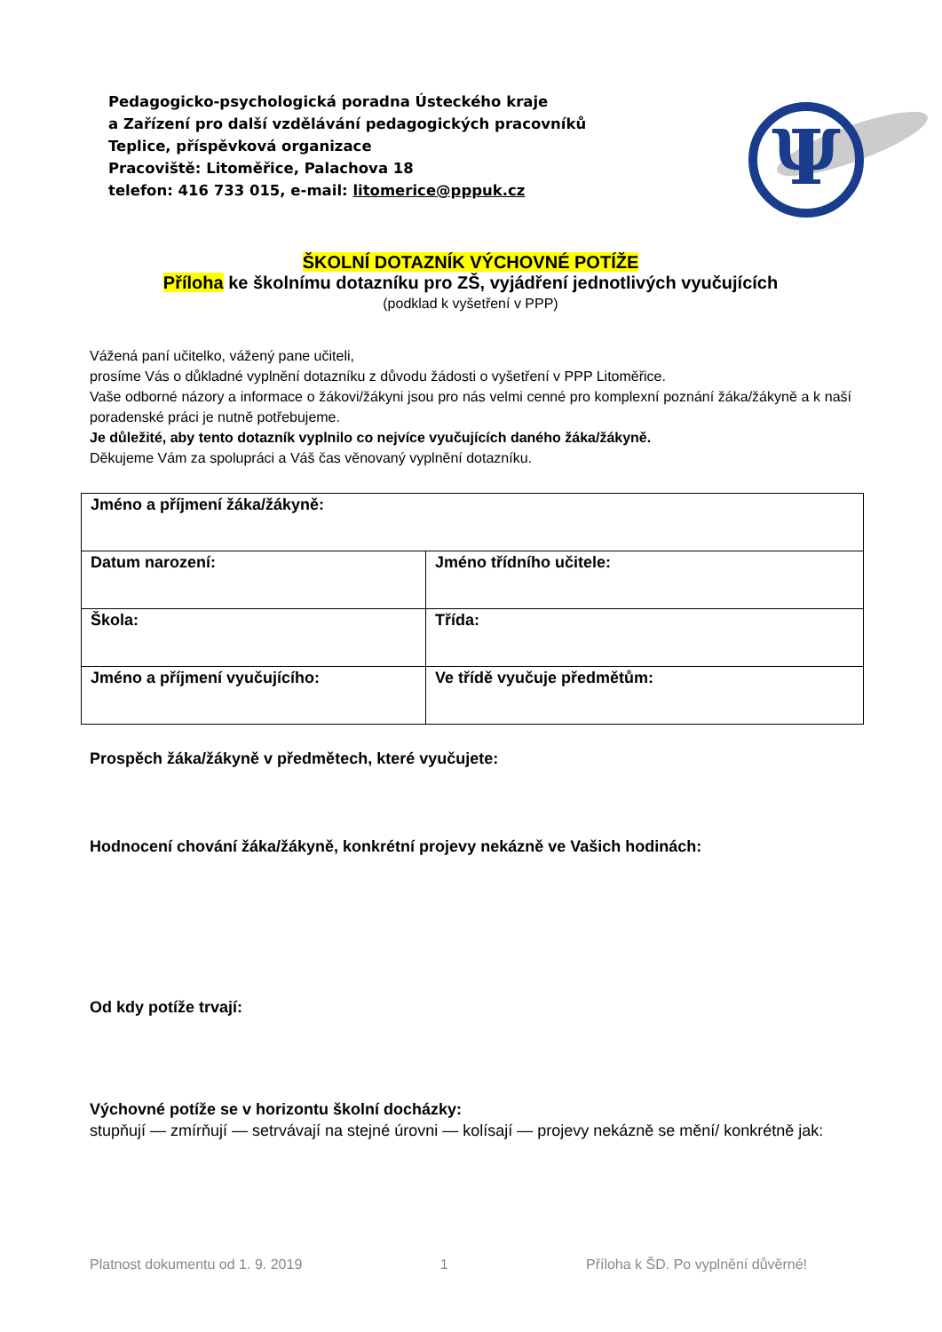Pedagogicko-psychologická poradna Ústeckého kraje
a Zařízení pro další vzdělávání pedagogických pracovníků
Teplice, příspěvková organizace
Pracoviště: Litoměřice, Palachova 18
telefon: 416 733 015, e-mail: litomerice@pppuk.cz
Ψ
ŠKOLNÍ DOTAZNÍK VÝCHOVNÉ POTÍŽE
Příloha ke školnímu dotazníku pro ZŠ, vyjádření jednotlivých vyučujících
(podklad k vyšetření v PPP)
Vážená paní učitelko, vážený pane učiteli,
prosíme Vás o důkladné vyplnění dotazníku z důvodu žádosti o vyšetření v PPP Litoměřice.
Vaše odborné názory a informace o žákovi/žákyni jsou pro nás velmi cenné pro komplexní poznání žáka/žákyně a k naší poradenské práci je nutně potřebujeme.
Je důležité, aby tento dotazník vyplnilo co nejvíce vyučujících daného žáka/žákyně.
Děkujeme Vám za spolupráci a Váš čas věnovaný vyplnění dotazníku.
| Jméno a příjmení žáka/žákyně: | |
| Datum narození: | Jméno třídního učitele: |
| Škola: | Třída: |
| Jméno a příjmení vyučujícího: | Ve třídě vyučuje předmětům: |
Prospěch žáka/žákyně v předmětech, které vyučujete:
Hodnocení chování žáka/žákyně, konkrétní projevy nekázně ve Vašich hodinách:
Od kdy potíže trvají:
Výchovné potíže se v horizontu školní docházky:
stupňují — zmírňují — setrvávají na stejné úrovni — kolísají — projevy nekázně se mění/ konkrétně jak:
Platnost dokumentu od 1. 9. 2019 1 Příloha k ŠD. Po vyplnění důvěrné!